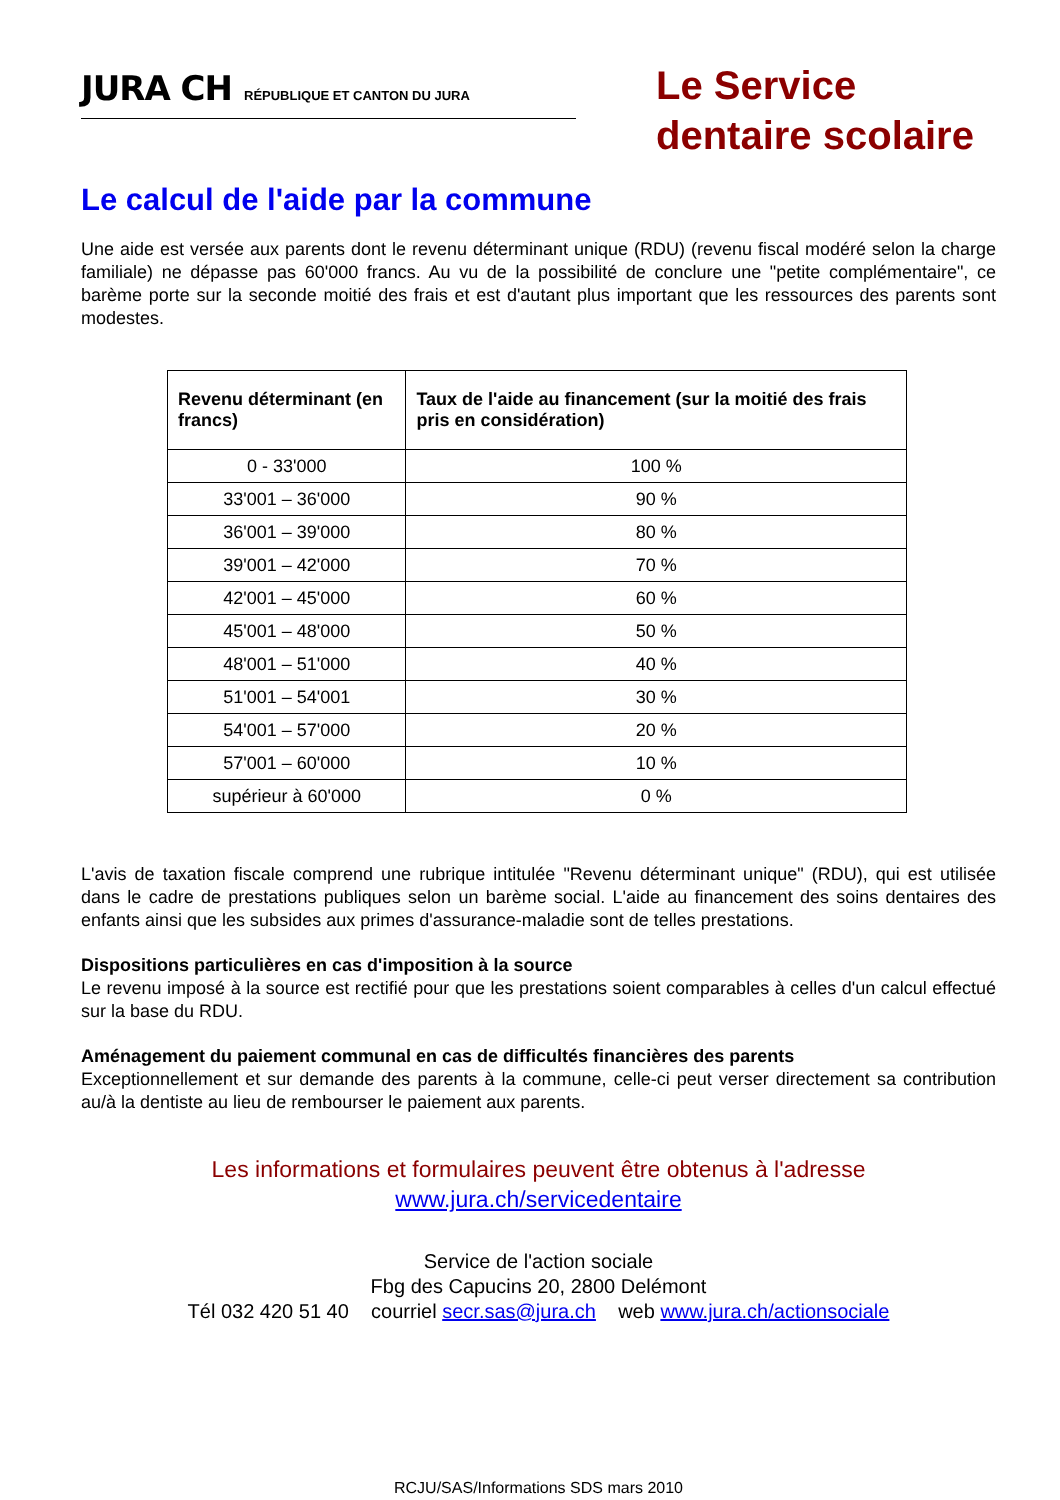JURA CH RÉPUBLIQUE ET CANTON DU JURA
Le Service dentaire scolaire
Le calcul de l'aide par la commune
Une aide est versée aux parents dont le revenu déterminant unique (RDU) (revenu fiscal modéré selon la charge familiale) ne dépasse pas 60'000 francs. Au vu de la possibilité de conclure une "petite complémentaire", ce barème porte sur la seconde moitié des frais et est d'autant plus important que les ressources des parents sont modestes.
| Revenu déterminant (en francs) | Taux de l'aide au financement (sur la moitié des frais pris en considération) |
| --- | --- |
| 0 - 33'000 | 100 % |
| 33'001 – 36'000 | 90 % |
| 36'001 – 39'000 | 80 % |
| 39'001 – 42'000 | 70 % |
| 42'001 – 45'000 | 60 % |
| 45'001 – 48'000 | 50 % |
| 48'001 – 51'000 | 40 % |
| 51'001 – 54'001 | 30 % |
| 54'001 – 57'000 | 20 % |
| 57'001 – 60'000 | 10 % |
| supérieur à 60'000 | 0 % |
L'avis de taxation fiscale comprend une rubrique intitulée "Revenu déterminant unique" (RDU), qui est utilisée dans le cadre de prestations publiques selon un barème social. L'aide au financement des soins dentaires des enfants ainsi que les subsides aux primes d'assurance-maladie sont de telles prestations.
Dispositions particulières en cas d'imposition à la source
Le revenu imposé à la source est rectifié pour que les prestations soient comparables à celles d'un calcul effectué sur la base du RDU.
Aménagement du paiement communal en cas de difficultés financières des parents
Exceptionnellement et sur demande des parents à la commune, celle-ci peut verser directement sa contribution au/à la dentiste au lieu de rembourser le paiement aux parents.
Les informations et formulaires peuvent être obtenus à l'adresse
www.jura.ch/servicedentaire
Service de l'action sociale
Fbg des Capucins 20, 2800 Delémont
Tél 032 420 51 40 courriel secr.sas@jura.ch web www.jura.ch/actionsociale
RCJU/SAS/Informations SDS mars 2010